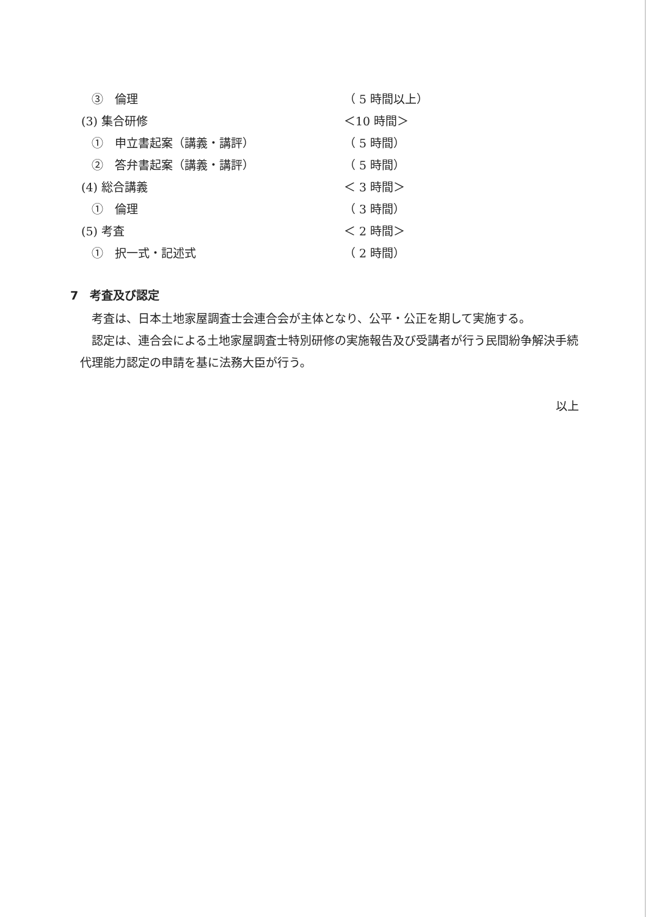③　倫理 （ 5 時間以上）
(3) 集合研修 ＜10 時間＞
①　申立書起案（講義・講評） （ 5 時間）
②　答弁書起案（講義・講評） （ 5 時間）
(4) 総合講義 ＜ 3 時間＞
①　倫理 （ 3 時間）
(5) 考査 ＜ 2 時間＞
①　択一式・記述式 （ 2 時間）
7　考査及び認定
考査は、日本土地家屋調査士会連合会が主体となり、公平・公正を期して実施する。
認定は、連合会による土地家屋調査士特別研修の実施報告及び受講者が行う民間紛争解決手続代理能力認定の申請を基に法務大臣が行う。
以上